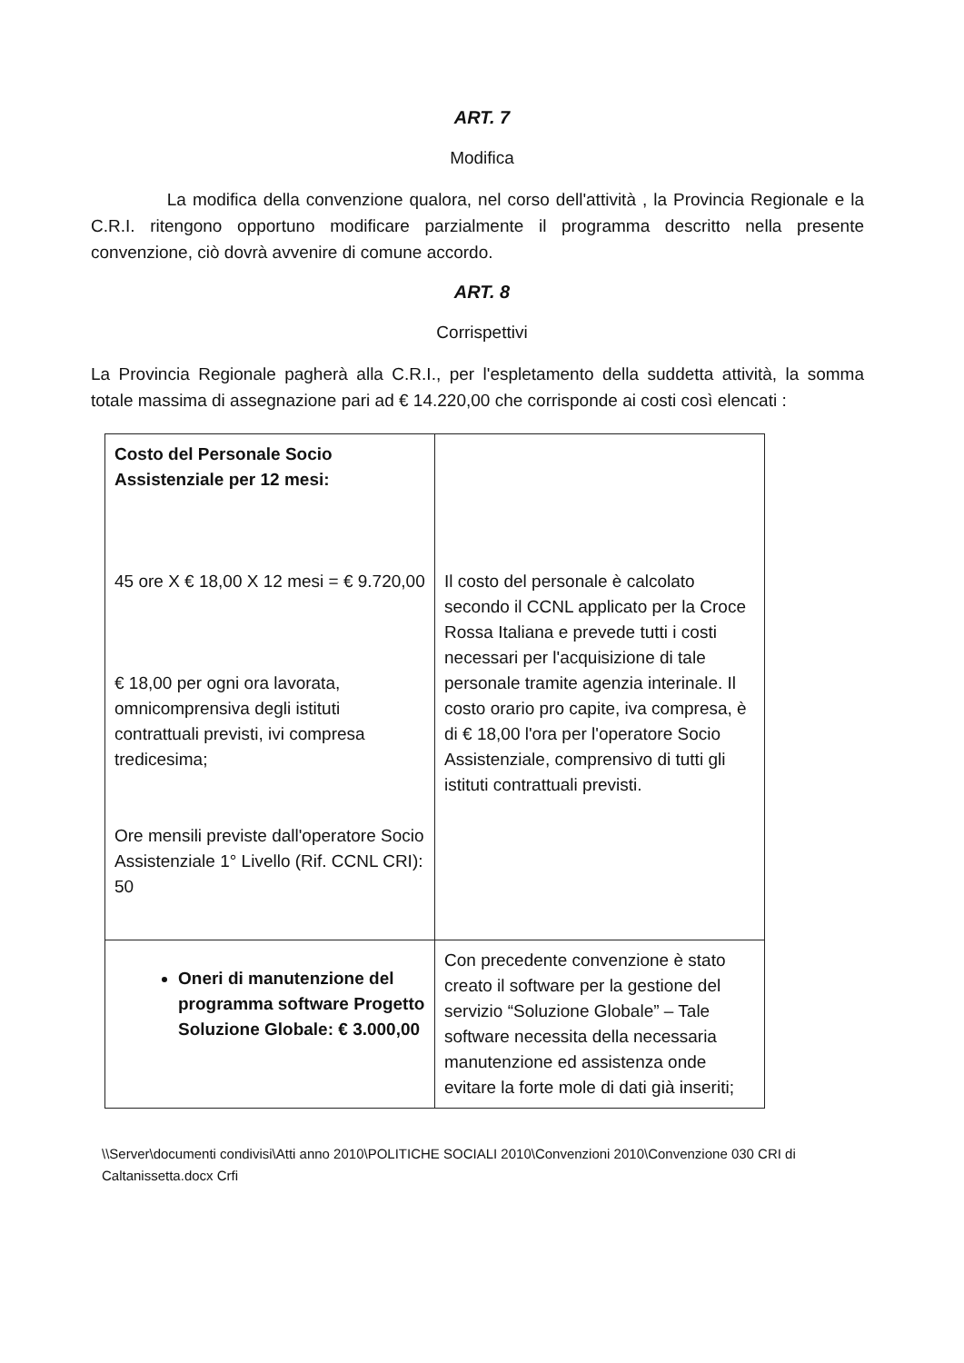ART. 7
Modifica
La modifica della convenzione qualora, nel corso dell'attività , la Provincia Regionale e la C.R.I. ritengono opportuno modificare parzialmente il programma descritto nella presente convenzione, ciò dovrà avvenire di comune accordo.
ART. 8
Corrispettivi
La Provincia Regionale pagherà alla C.R.I., per l'espletamento della suddetta attività, la somma totale massima di assegnazione pari ad € 14.220,00 che corrisponde ai costi così elencati :
| Costo del Personale Socio Assistenziale per 12 mesi: 45 ore X € 18,00 X 12 mesi = € 9.720,00 € 18,00 per ogni ora lavorata, omnicomprensiva degli istituti contrattuali previsti, ivi compresa tredicesima; Ore mensili previste dall'operatore Socio Assistenziale 1° Livello (Rif. CCNL CRI): 50 | Il costo del personale è calcolato secondo il CCNL applicato per la Croce Rossa Italiana e prevede tutti i costi necessari per l'acquisizione di tale personale tramite agenzia interinale. Il costo orario pro capite, iva compresa, è di € 18,00 l'ora per l'operatore Socio Assistenziale, comprensivo di tutti gli istituti contrattuali previsti. |
| Oneri di manutenzione del programma software Progetto Soluzione Globale: € 3.000,00 | Con precedente convenzione è stato creato il software per la gestione del servizio “Soluzione Globale” – Tale software necessita della necessaria manutenzione ed assistenza onde evitare la forte mole di dati già inseriti; |
\\Server\documenti condivisi\Atti anno 2010\POLITICHE SOCIALI 2010\Convenzioni 2010\Convenzione 030 CRI di Caltanissetta.docx Crfi